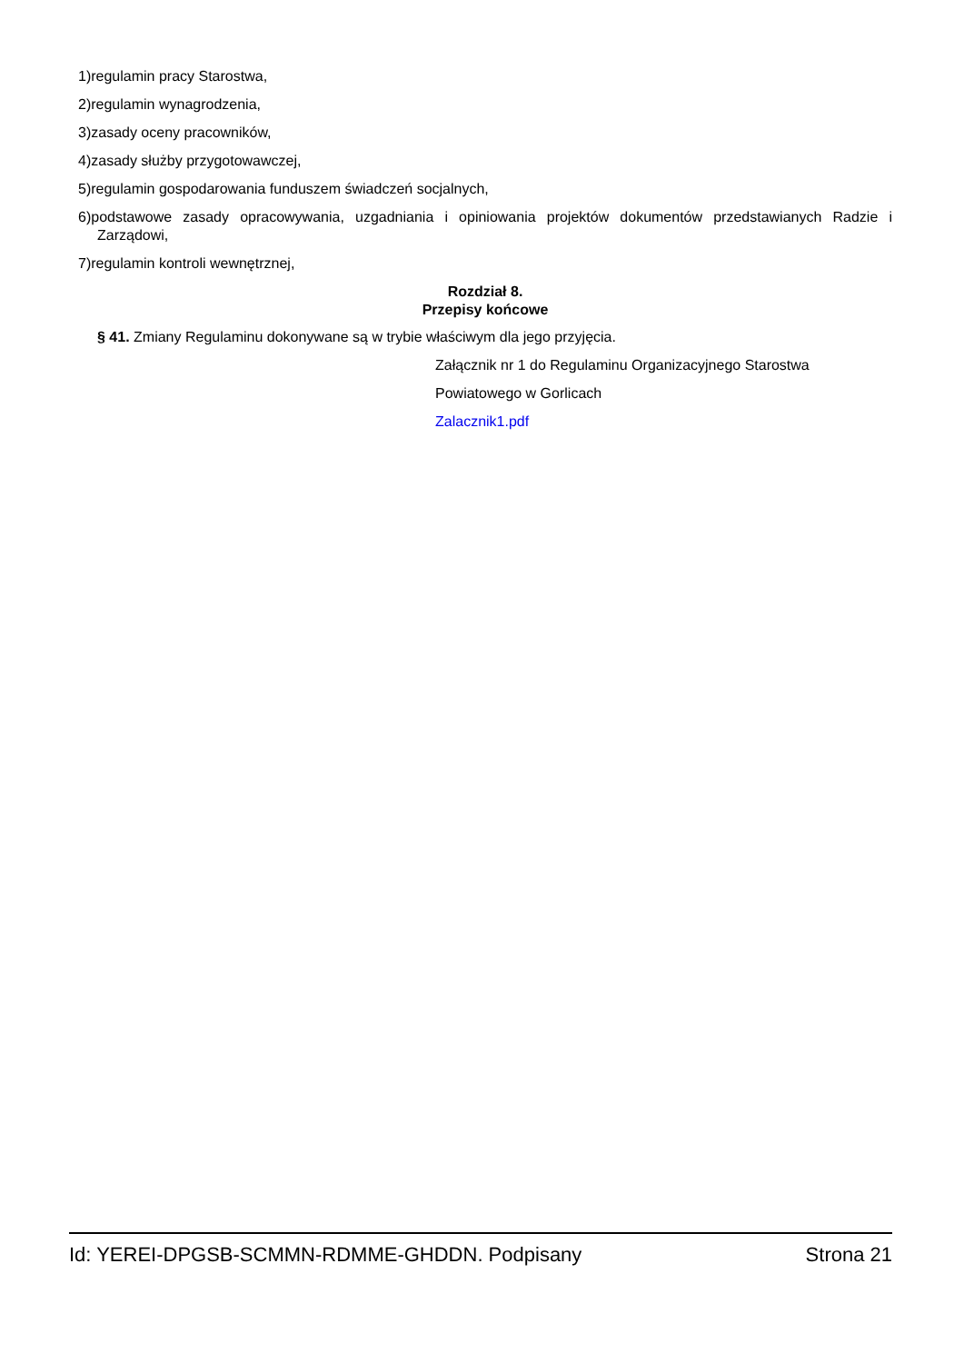1)regulamin pracy Starostwa,
2)regulamin wynagrodzenia,
3)zasady oceny pracowników,
4)zasady służby przygotowawczej,
5)regulamin gospodarowania funduszem świadczeń socjalnych,
6)podstawowe zasady opracowywania, uzgadniania i opiniowania projektów dokumentów przedstawianych Radzie i Zarządowi,
7)regulamin kontroli wewnętrznej,
Rozdział 8.
Przepisy końcowe
§ 41. Zmiany Regulaminu dokonywane są w trybie właściwym dla jego przyjęcia.
Załącznik nr 1 do Regulaminu Organizacyjnego Starostwa
Powiatowego w Gorlicach
Zalacznik1.pdf
Id: YEREI-DPGSB-SCMMN-RDMME-GHDDN. Podpisany Strona 21